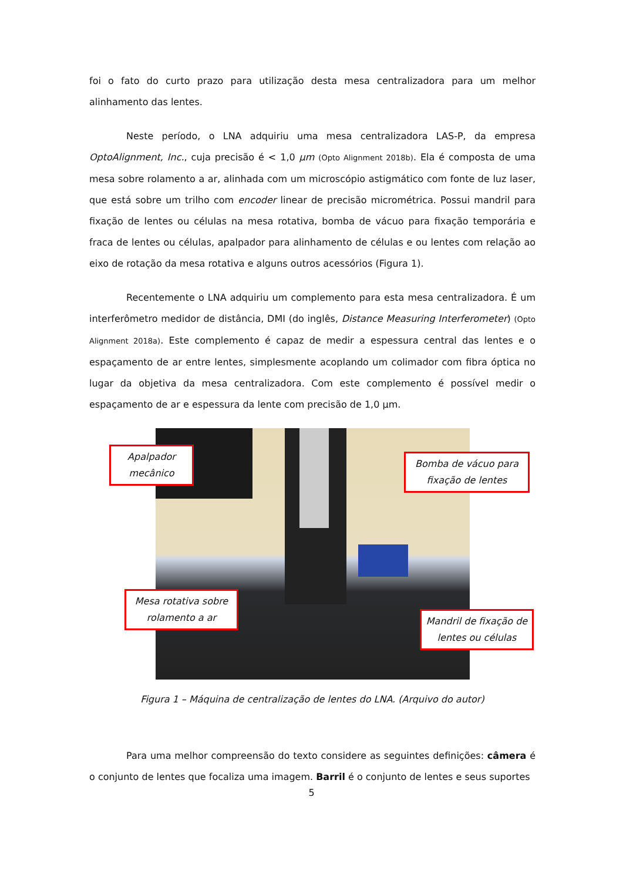foi o fato do curto prazo para utilização desta mesa centralizadora para um melhor alinhamento das lentes.
Neste período, o LNA adquiriu uma mesa centralizadora LAS-P, da empresa OptoAlignment, Inc., cuja precisão é < 1,0 μm (Opto Alignment 2018b). Ela é composta de uma mesa sobre rolamento a ar, alinhada com um microscópio astigmático com fonte de luz laser, que está sobre um trilho com encoder linear de precisão micrométrica. Possui mandril para fixação de lentes ou células na mesa rotativa, bomba de vácuo para fixação temporária e fraca de lentes ou células, apalpador para alinhamento de células e ou lentes com relação ao eixo de rotação da mesa rotativa e alguns outros acessórios (Figura 1).
Recentemente o LNA adquiriu um complemento para esta mesa centralizadora. É um interferômetro medidor de distância, DMI (do inglês, Distance Measuring Interferometer) (Opto Alignment 2018a). Este complemento é capaz de medir a espessura central das lentes e o espaçamento de ar entre lentes, simplesmente acoplando um colimador com fibra óptica no lugar da objetiva da mesa centralizadora. Com este complemento é possível medir o espaçamento de ar e espessura da lente com precisão de 1,0 μm.
Apalpador mecânico
Bomba de vácuo para fixação de lentes
Mesa rotativa sobre rolamento a ar
Mandril de fixação de lentes ou células
Figura 1 – Máquina de centralização de lentes do LNA. (Arquivo do autor)
Para uma melhor compreensão do texto considere as seguintes definições: câmera é o conjunto de lentes que focaliza uma imagem. Barril é o conjunto de lentes e seus suportes
5